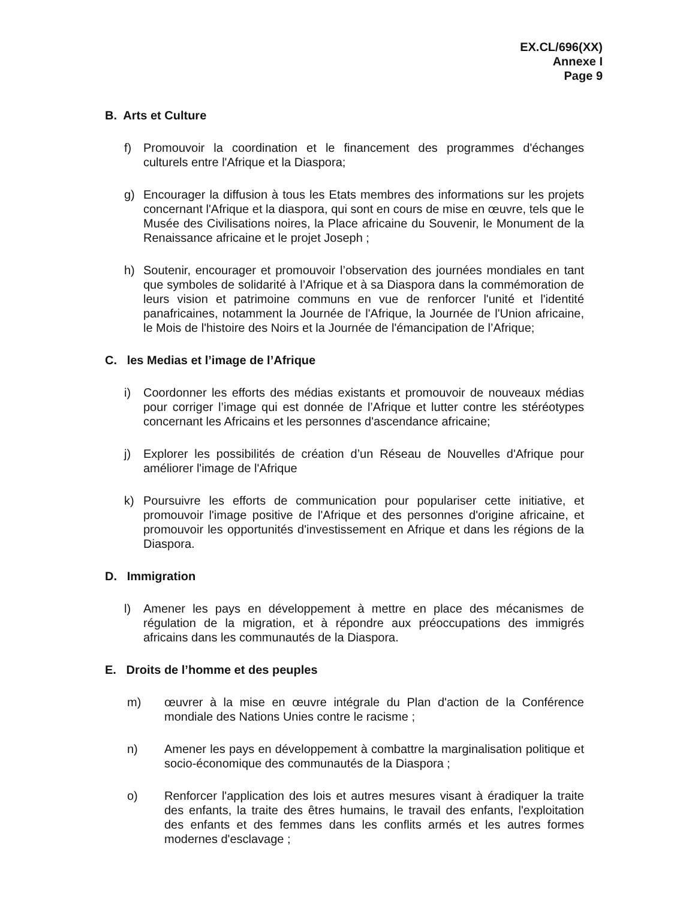EX.CL/696(XX)
Annexe I
Page 9
B. Arts et Culture
f) Promouvoir la coordination et le financement des programmes d'échanges culturels entre l'Afrique et la Diaspora;
g) Encourager la diffusion à tous les Etats membres des informations sur les projets concernant l'Afrique et la diaspora, qui sont en cours de mise en œuvre, tels que le Musée des Civilisations noires, la Place africaine du Souvenir, le Monument de la Renaissance africaine et le projet Joseph ;
h) Soutenir, encourager et promouvoir l’observation des journées mondiales en tant que symboles de solidarité à l’Afrique et à sa Diaspora dans la commémoration de leurs vision et patrimoine communs en vue de renforcer l'unité et l'identité panafricaines, notamment la Journée de l'Afrique, la Journée de l'Union africaine, le Mois de l'histoire des Noirs et la Journée de l'émancipation de l’Afrique;
C. les Medias et l’image de l’Afrique
i) Coordonner les efforts des médias existants et promouvoir de nouveaux médias pour corriger l’image qui est donnée de l’Afrique et lutter contre les stéréotypes concernant les Africains et les personnes d'ascendance africaine;
j) Explorer les possibilités de création d’un Réseau de Nouvelles d'Afrique pour améliorer l'image de l'Afrique
k) Poursuivre les efforts de communication pour populariser cette initiative, et promouvoir l'image positive de l'Afrique et des personnes d'origine africaine, et promouvoir les opportunités d'investissement en Afrique et dans les régions de la Diaspora.
D. Immigration
l) Amener les pays en développement à mettre en place des mécanismes de régulation de la migration, et à répondre aux préoccupations des immigrés africains dans les communautés de la Diaspora.
E. Droits de l’homme et des peuples
m) œuvrer à la mise en œuvre intégrale du Plan d'action de la Conférence mondiale des Nations Unies contre le racisme ;
n) Amener les pays en développement à combattre la marginalisation politique et socio-économique des communautés de la Diaspora ;
o) Renforcer l'application des lois et autres mesures visant à éradiquer la traite des enfants, la traite des êtres humains, le travail des enfants, l'exploitation des enfants et des femmes dans les conflits armés et les autres formes modernes d'esclavage ;